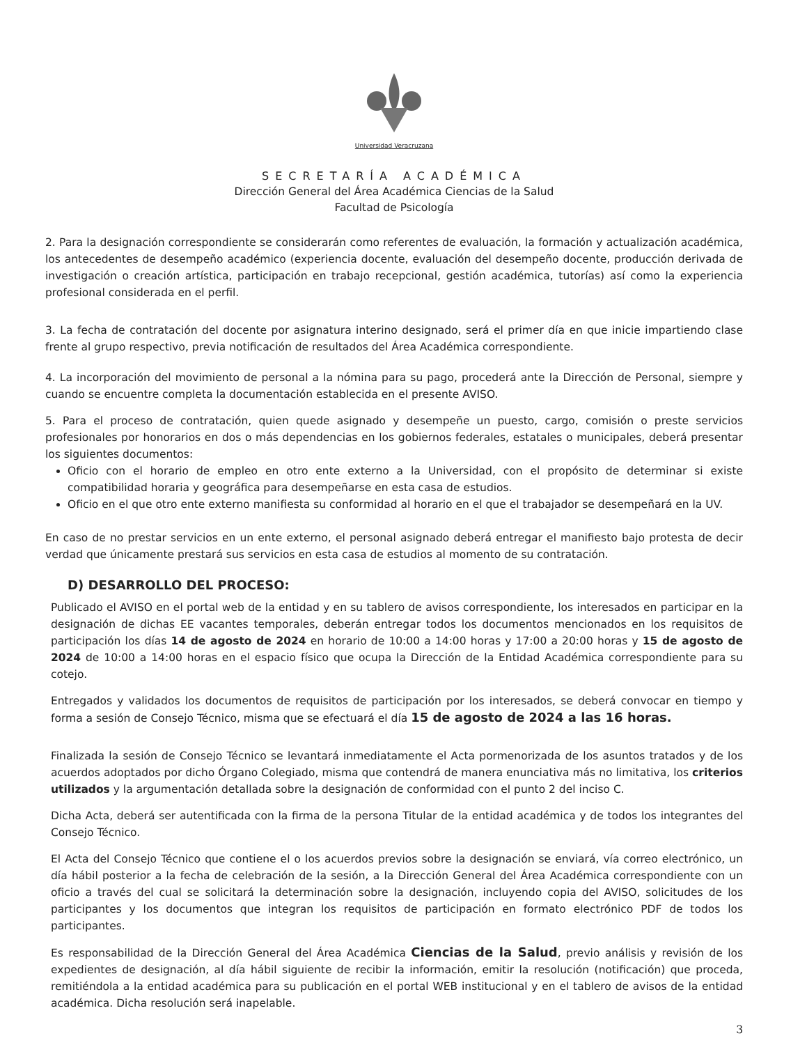Universidad Veracruzana
SECRETARÍA ACADÉMICA
Dirección General del Área Académica Ciencias de la Salud
Facultad de Psicología
2. Para la designación correspondiente se considerarán como referentes de evaluación, la formación y actualización académica, los antecedentes de desempeño académico (experiencia docente, evaluación del desempeño docente, producción derivada de investigación o creación artística, participación en trabajo recepcional, gestión académica, tutorías) así como la experiencia profesional considerada en el perfil.
3. La fecha de contratación del docente por asignatura interino designado, será el primer día en que inicie impartiendo clase frente al grupo respectivo, previa notificación de resultados del Área Académica correspondiente.
4. La incorporación del movimiento de personal a la nómina para su pago, procederá ante la Dirección de Personal, siempre y cuando se encuentre completa la documentación establecida en el presente AVISO.
5. Para el proceso de contratación, quien quede asignado y desempeñe un puesto, cargo, comisión o preste servicios profesionales por honorarios en dos o más dependencias en los gobiernos federales, estatales o municipales, deberá presentar los siguientes documentos:
Oficio con el horario de empleo en otro ente externo a la Universidad, con el propósito de determinar si existe compatibilidad horaria y geográfica para desempeñarse en esta casa de estudios.
Oficio en el que otro ente externo manifiesta su conformidad al horario en el que el trabajador se desempeñará en la UV.
En caso de no prestar servicios en un ente externo, el personal asignado deberá entregar el manifiesto bajo protesta de decir verdad que únicamente prestará sus servicios en esta casa de estudios al momento de su contratación.
D) DESARROLLO DEL PROCESO:
Publicado el AVISO en el portal web de la entidad y en su tablero de avisos correspondiente, los interesados en participar en la designación de dichas EE vacantes temporales, deberán entregar todos los documentos mencionados en los requisitos de participación los días 14 de agosto de 2024 en horario de 10:00 a 14:00 horas y 17:00 a 20:00 horas y 15 de agosto de 2024 de 10:00 a 14:00 horas en el espacio físico que ocupa la Dirección de la Entidad Académica correspondiente para su cotejo.
Entregados y validados los documentos de requisitos de participación por los interesados, se deberá convocar en tiempo y forma a sesión de Consejo Técnico, misma que se efectuará el día 15 de agosto de 2024 a las 16 horas.
Finalizada la sesión de Consejo Técnico se levantará inmediatamente el Acta pormenorizada de los asuntos tratados y de los acuerdos adoptados por dicho Órgano Colegiado, misma que contendrá de manera enunciativa más no limitativa, los criterios utilizados y la argumentación detallada sobre la designación de conformidad con el punto 2 del inciso C.
Dicha Acta, deberá ser autentificada con la firma de la persona Titular de la entidad académica y de todos los integrantes del Consejo Técnico.
El Acta del Consejo Técnico que contiene el o los acuerdos previos sobre la designación se enviará, vía correo electrónico, un día hábil posterior a la fecha de celebración de la sesión, a la Dirección General del Área Académica correspondiente con un oficio a través del cual se solicitará la determinación sobre la designación, incluyendo copia del AVISO, solicitudes de los participantes y los documentos que integran los requisitos de participación en formato electrónico PDF de todos los participantes.
Es responsabilidad de la Dirección General del Área Académica Ciencias de la Salud, previo análisis y revisión de los expedientes de designación, al día hábil siguiente de recibir la información, emitir la resolución (notificación) que proceda, remitiéndola a la entidad académica para su publicación en el portal WEB institucional y en el tablero de avisos de la entidad académica. Dicha resolución será inapelable.
3